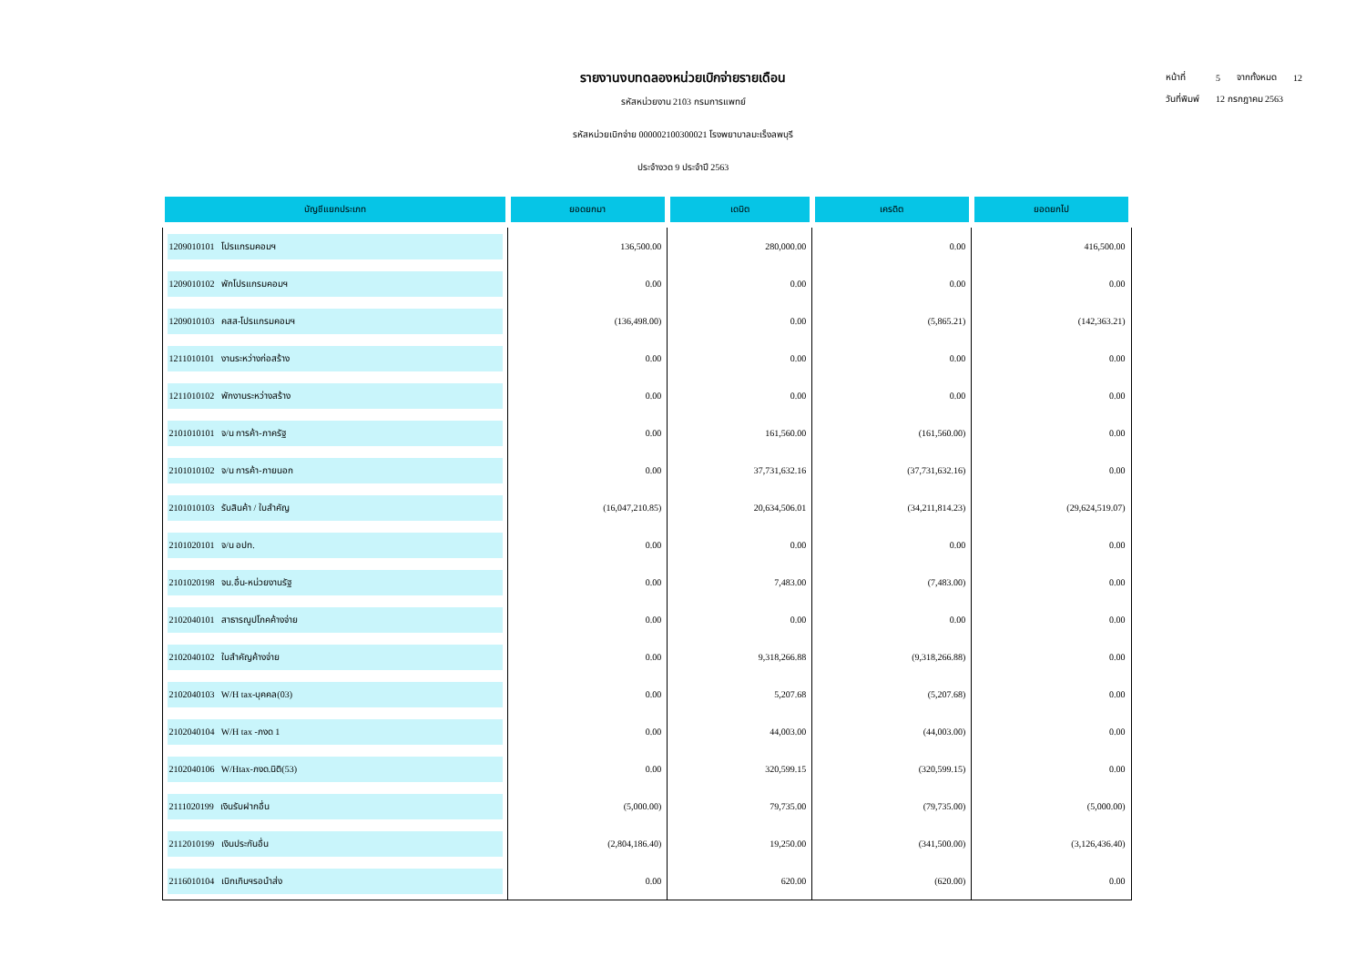รายงานงบทดลองหน่วยเบิกจ่ายรายเดือน
รหัสหน่วยงาน 2103 กรมการแพทย์
รหัสหน่วยเบิกจ่าย 000002100300021 โรงพยาบาลมะเร็งลพบุรี
ประจำงวด 9 ประจำปี 2563
| หน้าที่ | 5 | จากทั้งหมด | 12 |
| วันที่พิมพ์ | 12 กรกฎาคม 2563 | | |
| บัญชีแยกประเภท | ยอดยกมา | เดบิต | เครดิต | ยอดยกไป |
| --- | --- | --- | --- | --- |
| 1209010101 โปรแกรมคอมฯ | 136,500.00 | 280,000.00 | 0.00 | 416,500.00 |
| 1209010102 พักโปรแกรมคอมฯ | 0.00 | 0.00 | 0.00 | 0.00 |
| 1209010103 คสส-โปรแกรมคอมฯ | (136,498.00) | 0.00 | (5,865.21) | (142,363.21) |
| 1211010101 งานระหว่างก่อสร้าง | 0.00 | 0.00 | 0.00 | 0.00 |
| 1211010102 พักงานระหว่างสร้าง | 0.00 | 0.00 | 0.00 | 0.00 |
| 2101010101 จ/น การค้า-ภาครัฐ | 0.00 | 161,560.00 | (161,560.00) | 0.00 |
| 2101010102 จ/น การค้า-ภายนอก | 0.00 | 37,731,632.16 | (37,731,632.16) | 0.00 |
| 2101010103 รับสินค้า / ใบสำคัญ | (16,047,210.85) | 20,634,506.01 | (34,211,814.23) | (29,624,519.07) |
| 2101020101 จ/น อปท. | 0.00 | 0.00 | 0.00 | 0.00 |
| 2101020198 จน.อื่น-หน่วยงานรัฐ | 0.00 | 7,483.00 | (7,483.00) | 0.00 |
| 2102040101 สาธารณูปโภคค้างจ่าย | 0.00 | 0.00 | 0.00 | 0.00 |
| 2102040102 ใบสำคัญค้างจ่าย | 0.00 | 9,318,266.88 | (9,318,266.88) | 0.00 |
| 2102040103 W/H tax-บุคคล(03) | 0.00 | 5,207.68 | (5,207.68) | 0.00 |
| 2102040104 W/H tax -ภงด 1 | 0.00 | 44,003.00 | (44,003.00) | 0.00 |
| 2102040106 W/Htax-ภงด.นิติ(53) | 0.00 | 320,599.15 | (320,599.15) | 0.00 |
| 2111020199 เงินรับฝากอื่น | (5,000.00) | 79,735.00 | (79,735.00) | (5,000.00) |
| 2112010199 เงินประกันอื่น | (2,804,186.40) | 19,250.00 | (341,500.00) | (3,126,436.40) |
| 2116010104 เบิกเกินฯรอนำส่ง | 0.00 | 620.00 | (620.00) | 0.00 |